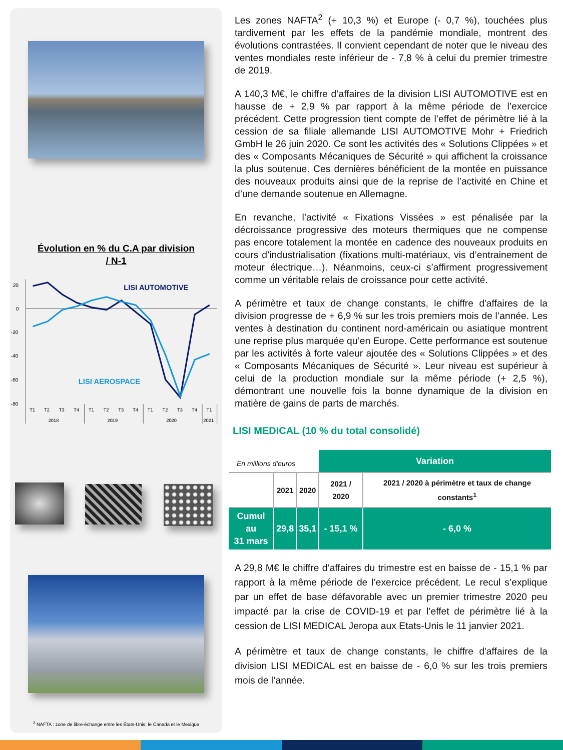Évolution en % du C.A par division
/ N-1
20
0
-20
-40
-60
-80
LISI AUTOMOTIVE
LISI AEROSPACE
T1
T2
T3
T4
T1
T2
T3
T4
T1
T2
T3
T4
T1
2018
2019
2020
2021
<sup>2</sup> NAFTA : zone de libre-échange entre les États-Unis, le Canada et le Mexique
Les zones NAFTA<sup>2</sup> (+ 10,3 %) et Europe (- 0,7 %), touchées plus tardivement par les effets de la pandémie mondiale, montrent des évolutions contrastées. Il convient cependant de noter que le niveau des ventes mondiales reste inférieur de - 7,8 % à celui du premier trimestre de 2019.
A 140,3 M€, le chiffre d’affaires de la division LISI AUTOMOTIVE est en hausse de + 2,9 % par rapport à la même période de l’exercice précédent. Cette progression tient compte de l’effet de périmètre lié à la cession de sa filiale allemande LISI AUTOMOTIVE Mohr + Friedrich GmbH le 26 juin 2020. Ce sont les activités des « Solutions Clippées » et des « Composants Mécaniques de Sécurité » qui affichent la croissance la plus soutenue. Ces dernières bénéficient de la montée en puissance des nouveaux produits ainsi que de la reprise de l’activité en Chine et d’une demande soutenue en Allemagne.
En revanche, l’activité « Fixations Vissées » est pénalisée par la décroissance progressive des moteurs thermiques que ne compense pas encore totalement la montée en cadence des nouveaux produits en cours d’industrialisation (fixations multi-matériaux, vis d’entrainement de moteur électrique…). Néanmoins, ceux-ci s’affirment progressivement comme un véritable relais de croissance pour cette activité.
A périmètre et taux de change constants, le chiffre d'affaires de la division progresse de + 6,9 % sur les trois premiers mois de l’année. Les ventes à destination du continent nord-américain ou asiatique montrent une reprise plus marquée qu’en Europe. Cette performance est soutenue par les activités à forte valeur ajoutée des « Solutions Clippées » et des « Composants Mécaniques de Sécurité ». Leur niveau est supérieur à celui de la production mondiale sur la même période (+ 2,5 %), démontrant une nouvelle fois la bonne dynamique de la division en matière de gains de parts de marchés.
LISI MEDICAL (10 % du total consolidé)
| En millions d'euros | | | Variation | |
| | 2021 | 2020 | 2021 / 2020 | 2021 / 2020 à périmètre et taux de change constants<sup>1</sup> |
| Cumul au 31 mars | 29,8 | 35,1 | - 15,1 % | - 6,0 % |
A 29,8 M€ le chiffre d’affaires du trimestre est en baisse de - 15,1 % par rapport à la même période de l’exercice précédent. Le recul s’explique par un effet de base défavorable avec un premier trimestre 2020 peu impacté par la crise de COVID-19 et par l’effet de périmètre lié à la cession de LISI MEDICAL Jeropa aux Etats-Unis le 11 janvier 2021.
A périmètre et taux de change constants, le chiffre d'affaires de la division LISI MEDICAL est en baisse de - 6,0 % sur les trois premiers mois de l’année.